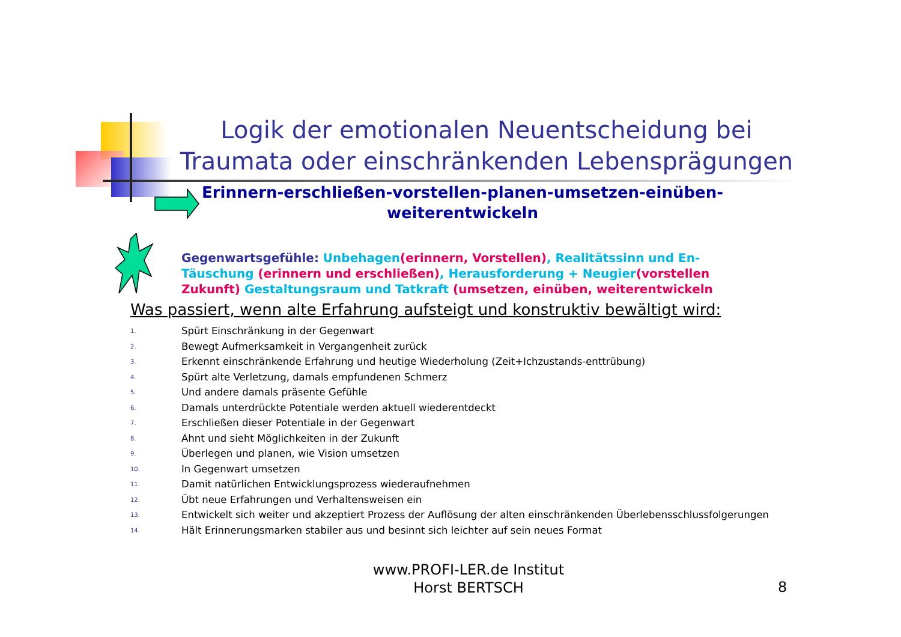Logik der emotionalen Neuentscheidung bei Traumata oder einschränkenden Lebensprägungen
Erinnern-erschließen-vorstellen-planen-umsetzen-einüben-weiterentwickeln
Gegenwartsgefühle: Unbehagen(erinnern, Vorstellen), Realitätssinn und En-Täuschung (erinnern und erschließen), Herausforderung + Neugier(vorstellen Zukunft) Gestaltungsraum und Tatkraft (umsetzen, einüben, weiterentwickeln
Was passiert, wenn alte Erfahrung aufsteigt und konstruktiv bewältigt wird:
1. Spürt Einschränkung in der Gegenwart
2. Bewegt Aufmerksamkeit in Vergangenheit zurück
3. Erkennt einschränkende Erfahrung und heutige Wiederholung (Zeit+Ichzustands-enttrübung)
4. Spürt alte Verletzung, damals empfundenen Schmerz
5. Und andere damals präsente Gefühle
6. Damals unterdrückte Potentiale werden aktuell wiederentdeckt
7. Erschließen dieser Potentiale in der Gegenwart
8. Ahnt und sieht Möglichkeiten in der Zukunft
9. Überlegen und planen, wie Vision umsetzen
10. In Gegenwart umsetzen
11. Damit natürlichen Entwicklungsprozess wiederaufnehmen
12. Übt neue Erfahrungen und Verhaltensweisen ein
13. Entwickelt sich weiter und akzeptiert Prozess der Auflösung der alten einschränkenden Überlebensschlussfolgerungen
14. Hält Erinnerungsmarken stabiler aus und besinnt sich leichter auf sein neues Format
www.PROFI-LER.de Institut
Horst BERTSCH
8